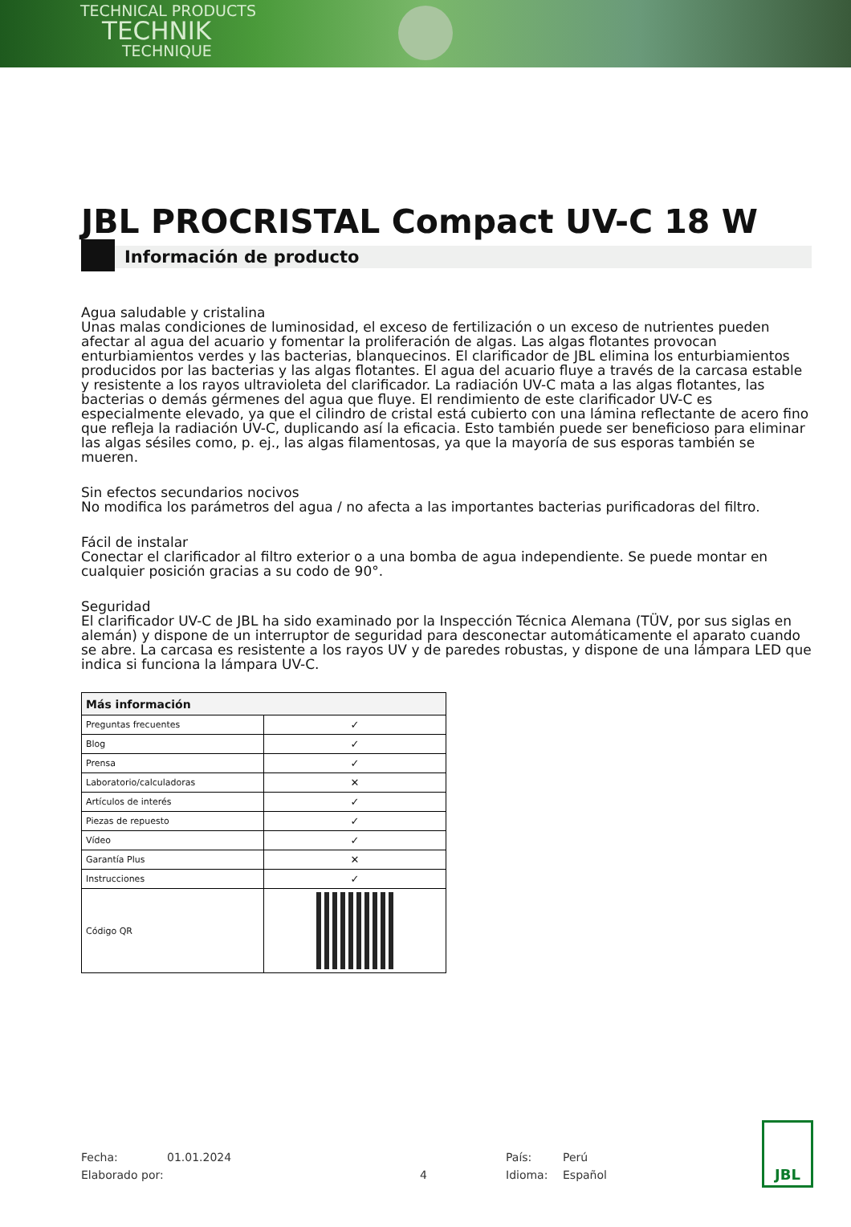TECHNICAL PRODUCTS
TECHNIK
TECHNIQUE
JBL PROCRISTAL Compact UV-C 18 W
Información de producto
Agua saludable y cristalina
Unas malas condiciones de luminosidad, el exceso de fertilización o un exceso de nutrientes pueden afectar al agua del acuario y fomentar la proliferación de algas. Las algas flotantes provocan enturbiamientos verdes y las bacterias, blanquecinos. El clarificador de JBL elimina los enturbiamientos producidos por las bacterias y las algas flotantes. El agua del acuario fluye a través de la carcasa estable y resistente a los rayos ultravioleta del clarificador. La radiación UV-C mata a las algas flotantes, las bacterias o demás gérmenes del agua que fluye. El rendimiento de este clarificador UV-C es especialmente elevado, ya que el cilindro de cristal está cubierto con una lámina reflectante de acero fino que refleja la radiación UV-C, duplicando así la eficacia. Esto también puede ser beneficioso para eliminar las algas sésiles como, p. ej., las algas filamentosas, ya que la mayoría de sus esporas también se mueren.
Sin efectos secundarios nocivos
No modifica los parámetros del agua / no afecta a las importantes bacterias purificadoras del filtro.
Fácil de instalar
Conectar el clarificador al filtro exterior o a una bomba de agua independiente. Se puede montar en cualquier posición gracias a su codo de 90°.
Seguridad
El clarificador UV-C de JBL ha sido examinado por la Inspección Técnica Alemana (TÜV, por sus siglas en alemán) y dispone de un interruptor de seguridad para desconectar automáticamente el aparato cuando se abre. La carcasa es resistente a los rayos UV y de paredes robustas, y dispone de una lámpara LED que indica si funciona la lámpara UV-C.
| Más información | |
| --- | --- |
| Preguntas frecuentes | ✓ |
| Blog | ✓ |
| Prensa | ✓ |
| Laboratorio/calculadoras | ✕ |
| Artículos de interés | ✓ |
| Piezas de repuesto | ✓ |
| Vídeo | ✓ |
| Garantía Plus | ✕ |
| Instrucciones | ✓ |
| Código QR | |
Fecha: 01.01.2024 País: Perú
Elaborado por: 4 Idioma: Español
JBL